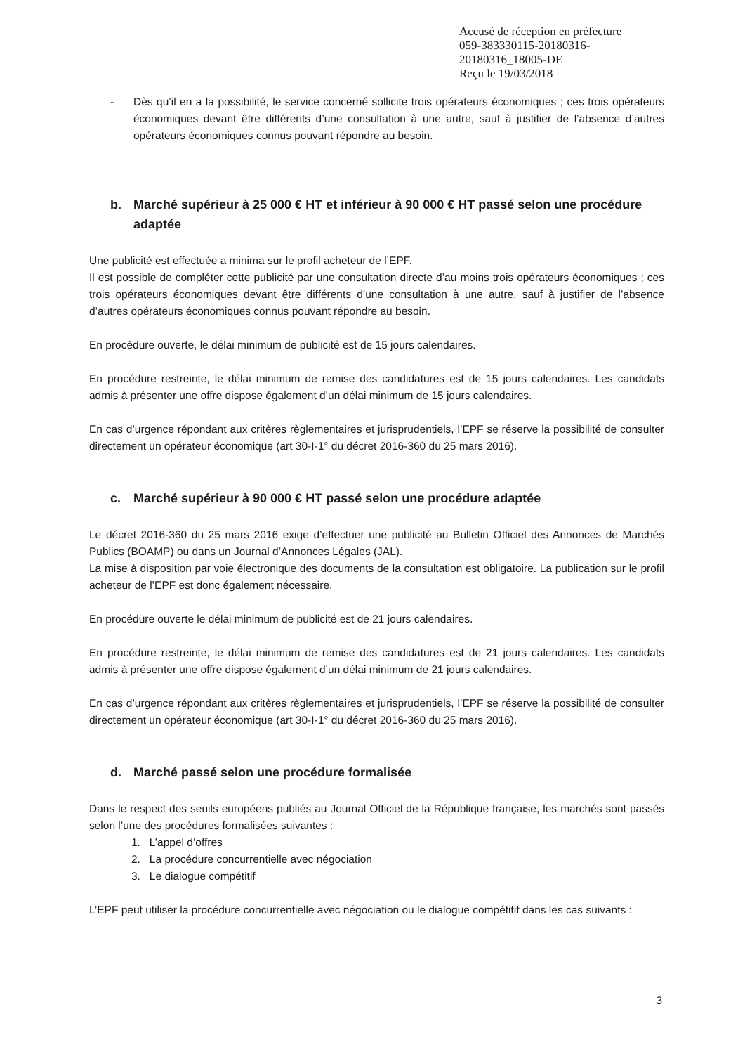Accusé de réception en préfecture
059-383330115-20180316-20180316_18005-DE
Reçu le 19/03/2018
- Dès qu’il en a la possibilité, le service concerné sollicite trois opérateurs économiques ; ces trois opérateurs économiques devant être différents d’une consultation à une autre, sauf à justifier de l’absence d’autres opérateurs économiques connus pouvant répondre au besoin.
b. Marché supérieur à 25 000 € HT et inférieur à 90 000 € HT passé selon une procédure adaptée
Une publicité est effectuée a minima sur le profil acheteur de l’EPF.
Il est possible de compléter cette publicité par une consultation directe d’au moins trois opérateurs économiques ; ces trois opérateurs économiques devant être différents d’une consultation à une autre, sauf à justifier de l’absence d’autres opérateurs économiques connus pouvant répondre au besoin.
En procédure ouverte, le délai minimum de publicité est de 15 jours calendaires.
En procédure restreinte, le délai minimum de remise des candidatures est de 15 jours calendaires. Les candidats admis à présenter une offre dispose également d’un délai minimum de 15 jours calendaires.
En cas d’urgence répondant aux critères règlementaires et jurisprudentiels, l’EPF se réserve la possibilité de consulter directement un opérateur économique (art 30-I-1° du décret 2016-360 du 25 mars 2016).
c. Marché supérieur à 90 000 € HT passé selon une procédure adaptée
Le décret 2016-360 du 25 mars 2016 exige d’effectuer une publicité au Bulletin Officiel des Annonces de Marchés Publics (BOAMP) ou dans un Journal d’Annonces Légales (JAL).
La mise à disposition par voie électronique des documents de la consultation est obligatoire. La publication sur le profil acheteur de l’EPF est donc également nécessaire.
En procédure ouverte le délai minimum de publicité est de 21 jours calendaires.
En procédure restreinte, le délai minimum de remise des candidatures est de 21 jours calendaires. Les candidats admis à présenter une offre dispose également d’un délai minimum de 21 jours calendaires.
En cas d’urgence répondant aux critères règlementaires et jurisprudentiels, l’EPF se réserve la possibilité de consulter directement un opérateur économique (art 30-I-1° du décret 2016-360 du 25 mars 2016).
d. Marché passé selon une procédure formalisée
Dans le respect des seuils européens publiés au Journal Officiel de la République française, les marchés sont passés selon l’une des procédures formalisées suivantes :
1. L’appel d’offres
2. La procédure concurrentielle avec négociation
3. Le dialogue compétitif
L’EPF peut utiliser la procédure concurrentielle avec négociation ou le dialogue compétitif dans les cas suivants :
3